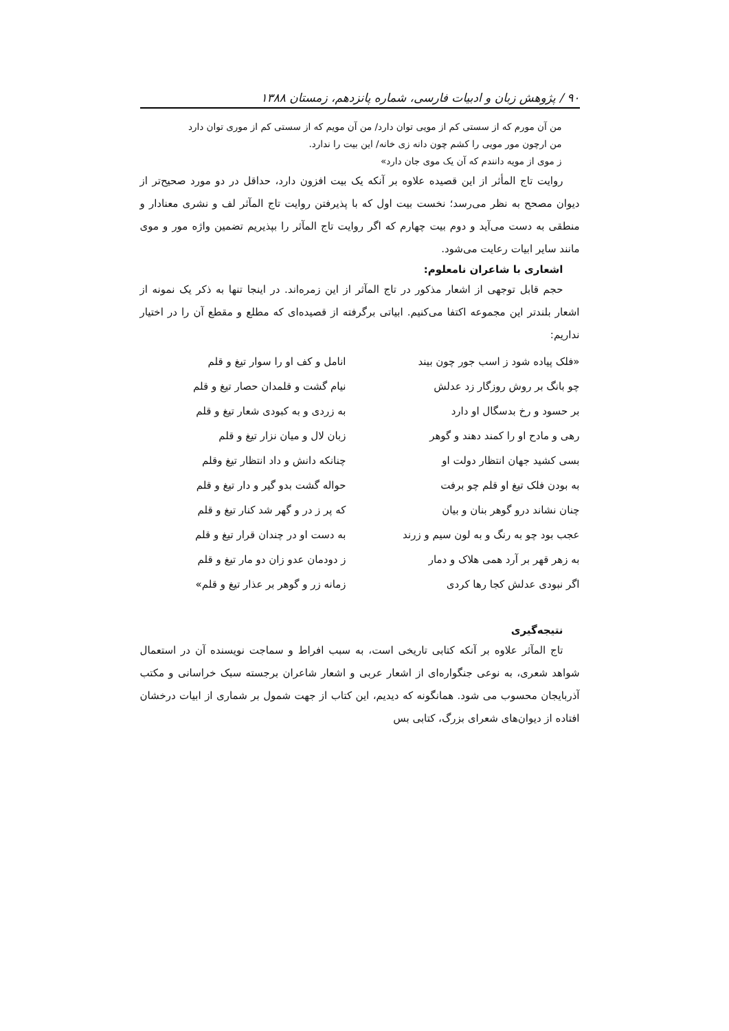۹۰ / پژوهش زبان و ادبیات فارسی، شماره پانزدهم، زمستان ۱۳۸۸
من آن مورم که از سستی کم از مویی توان دارد/ من آن مویم که از سستی کم از موری توان دارد
من ارچون مور مویی را کشم چون دانه زی خانه/ این بیت را ندارد.
ز موی از مویه دانندم که آن یک موی جان دارد»
روایت تاج المأثر از این قصیده علاوه بر آنکه یک بیت افزون دارد، حداقل در دو مورد صحیح‌تر از دیوان مصحح به نظر می‌رسد؛ نخست بیت اول که با پذیرفتن روایت تاج المآثر لف و نشری معنادار و منطقی به دست می‌آید و دوم بیت چهارم که اگر روایت تاج المآثر را بپذیریم تضمین واژه مور و موی مانند سایر ابیات رعایت می‌شود.
اشعاری با شاعران نامعلوم:
حجم قابل توجهی از اشعار مذکور در تاج المآثر از این زمره‌اند. در اینجا تنها به ذکر یک نمونه از اشعار بلندتر این مجموعه اکتفا می‌کنیم. ابیاتی برگرفته از قصیده‌ای که مطلع و مقطع آن را در اختیار نداریم:
«فلک پیاده شود ز اسب جور چون بیند
انامل و کف او را سوار تیغ و قلم
چو بانگ بر روش روزگار زد عدلش
نیام گشت و قلمدان حصار تیغ و قلم
بر حسود و رخ بدسگال او دارد
به زردی و به کبودی شعار تیغ و قلم
رهی و مادح او را کمند دهند و گوهر
زبان لال و میان نزار تیغ و قلم
بسی کشید جهان انتظار دولت او
چنانکه دانش و داد انتظار تیغ وقلم
به بودن فلک تیغ او قلم چو برفت
حواله گشت بدو گیر و دار تیغ و قلم
چنان نشاند درو گوهر بنان و بیان
که پر ز در و گهر شد کنار تیغ و قلم
عجب بود چو به رنگ و به لون سیم و زرند
به دست او در چندان قرار تیغ و قلم
به زهر قهر بر آرد همی هلاک و دمار
ز دودمان عدو زان دو مار تیغ و قلم
اگر نبودی عدلش کجا رها کردی
زمانه زر و گوهر بر عذار تیغ و قلم»
نتیجه‌گیری
تاج المآثر علاوه بر آنکه کتابی تاریخی است، به سبب افراط و سماجت نویسنده آن در استعمال شواهد شعری، به نوعی جنگواره‌ای از اشعار عربی و اشعار شاعران برجسته سبک خراسانی و مکتب آذربایجان محسوب می شود. همانگونه که دیدیم، این کتاب از جهت شمول بر شماری از ابیات درخشان افتاده از دیوان‌های شعرای بزرگ، کتابی بس